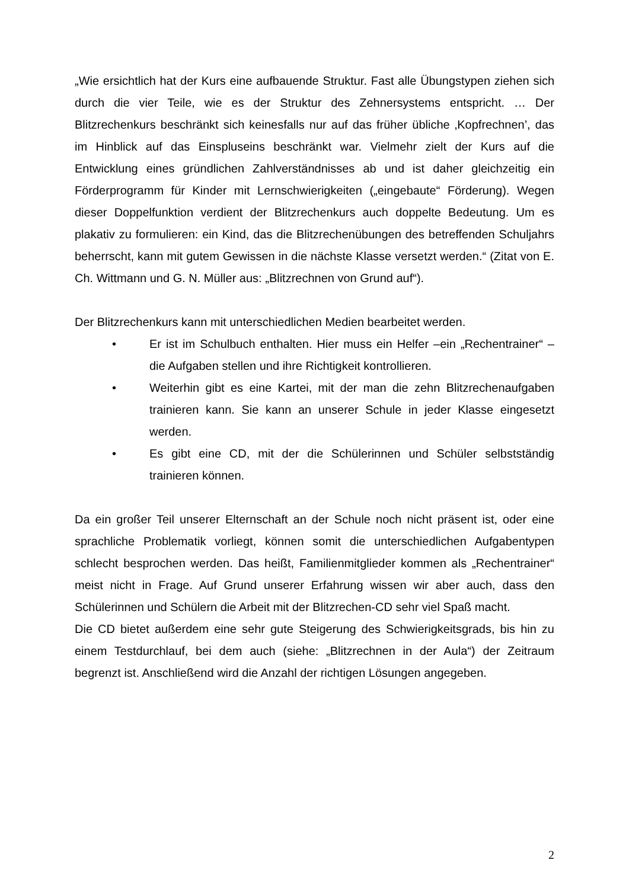„Wie ersichtlich hat der Kurs eine aufbauende Struktur. Fast alle Übungstypen ziehen sich durch die vier Teile, wie es der Struktur des Zehnersystems entspricht. … Der Blitzrechenkurs beschränkt sich keinesfalls nur auf das früher übliche ‚Kopfrechnen’, das im Hinblick auf das Einspluseins beschränkt war. Vielmehr zielt der Kurs auf die Entwicklung eines gründlichen Zahlverständnisses ab und ist daher gleichzeitig ein Förderprogramm für Kinder mit Lernschwierigkeiten („eingebaute“ Förderung). Wegen dieser Doppelfunktion verdient der Blitzrechenkurs auch doppelte Bedeutung. Um es plakativ zu formulieren: ein Kind, das die Blitzrechenübungen des betreffenden Schuljahrs beherrscht, kann mit gutem Gewissen in die nächste Klasse versetzt werden.“ (Zitat von E. Ch. Wittmann und G. N. Müller aus: „Blitzrechnen von Grund auf“).
Der Blitzrechenkurs kann mit unterschiedlichen Medien bearbeitet werden.
• Er ist im Schulbuch enthalten. Hier muss ein Helfer –ein „Rechentrainer“ – die Aufgaben stellen und ihre Richtigkeit kontrollieren.
• Weiterhin gibt es eine Kartei, mit der man die zehn Blitzrechenaufgaben trainieren kann. Sie kann an unserer Schule in jeder Klasse eingesetzt werden.
• Es gibt eine CD, mit der die Schülerinnen und Schüler selbstständig trainieren können.
Da ein großer Teil unserer Elternschaft an der Schule noch nicht präsent ist, oder eine sprachliche Problematik vorliegt, können somit die unterschiedlichen Aufgabentypen schlecht besprochen werden. Das heißt, Familienmitglieder kommen als „Rechentrainer“ meist nicht in Frage. Auf Grund unserer Erfahrung wissen wir aber auch, dass den Schülerinnen und Schülern die Arbeit mit der Blitzrechen-CD sehr viel Spaß macht.
Die CD bietet außerdem eine sehr gute Steigerung des Schwierigkeitsgrads, bis hin zu einem Testdurchlauf, bei dem auch (siehe: „Blitzrechnen in der Aula“) der Zeitraum begrenzt ist. Anschließend wird die Anzahl der richtigen Lösungen angegeben.
2